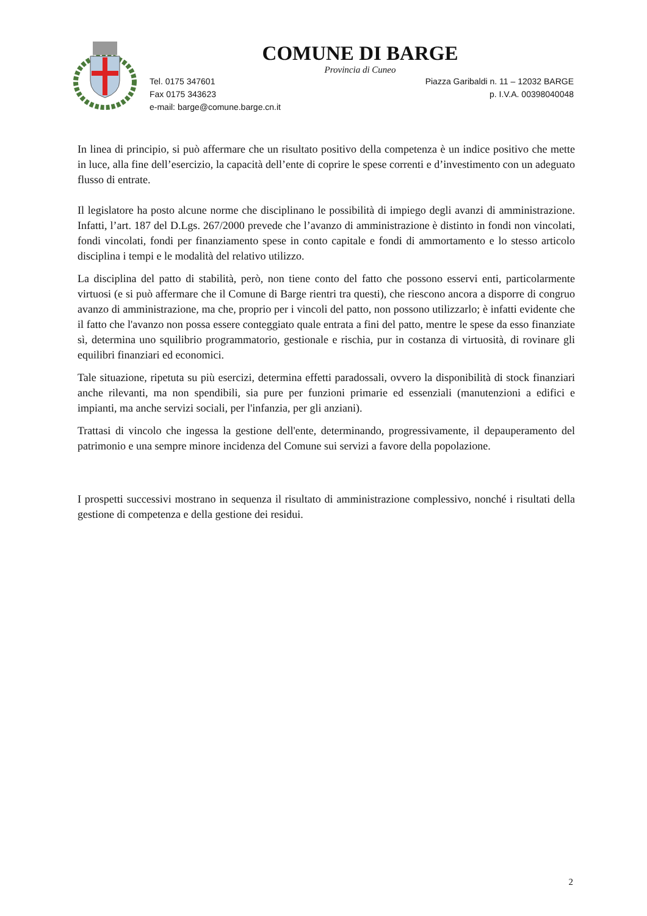COMUNE DI BARGE
Provincia di Cuneo
Tel. 0175 347601
Fax 0175 343623
e-mail: barge@comune.barge.cn.it
Piazza Garibaldi n. 11 – 12032 BARGE
p. I.V.A. 00398040048
In linea di principio, si può affermare che un risultato positivo della competenza è un indice positivo che mette in luce, alla fine dell’esercizio, la capacità dell’ente di coprire le spese correnti e d’investimento con un adeguato flusso di entrate.
Il legislatore ha posto alcune norme che disciplinano le possibilità di impiego degli avanzi di amministrazione. Infatti, l’art. 187 del D.Lgs. 267/2000 prevede che l’avanzo di amministrazione è distinto in fondi non vincolati, fondi vincolati, fondi per finanziamento spese in conto capitale e fondi di ammortamento e lo stesso articolo disciplina i tempi e le modalità del relativo utilizzo.
La disciplina del patto di stabilità, però, non tiene conto del fatto che possono esservi enti, particolarmente virtuosi (e si può affermare che il Comune di Barge rientri tra questi), che riescono ancora a disporre di congruo avanzo di amministrazione, ma che, proprio per i vincoli del patto, non possono utilizzarlo; è infatti evidente che il fatto che l'avanzo non possa essere conteggiato quale entrata a fini del patto, mentre le spese da esso finanziate sì, determina uno squilibrio programmatorio, gestionale e rischia, pur in costanza di virtuosità, di rovinare gli equilibri finanziari ed economici.
Tale situazione, ripetuta su più esercizi, determina effetti paradossali, ovvero la disponibilità di stock finanziari anche rilevanti, ma non spendibili, sia pure per funzioni primarie ed essenziali (manutenzioni a edifici e impianti, ma anche servizi sociali, per l'infanzia, per gli anziani).
Trattasi di vincolo che ingessa la gestione dell'ente, determinando, progressivamente, il depauperamento del patrimonio e una sempre minore incidenza del Comune sui servizi a favore della popolazione.
I prospetti successivi mostrano in sequenza il risultato di amministrazione complessivo, nonché i risultati della gestione di competenza e della gestione dei residui.
2